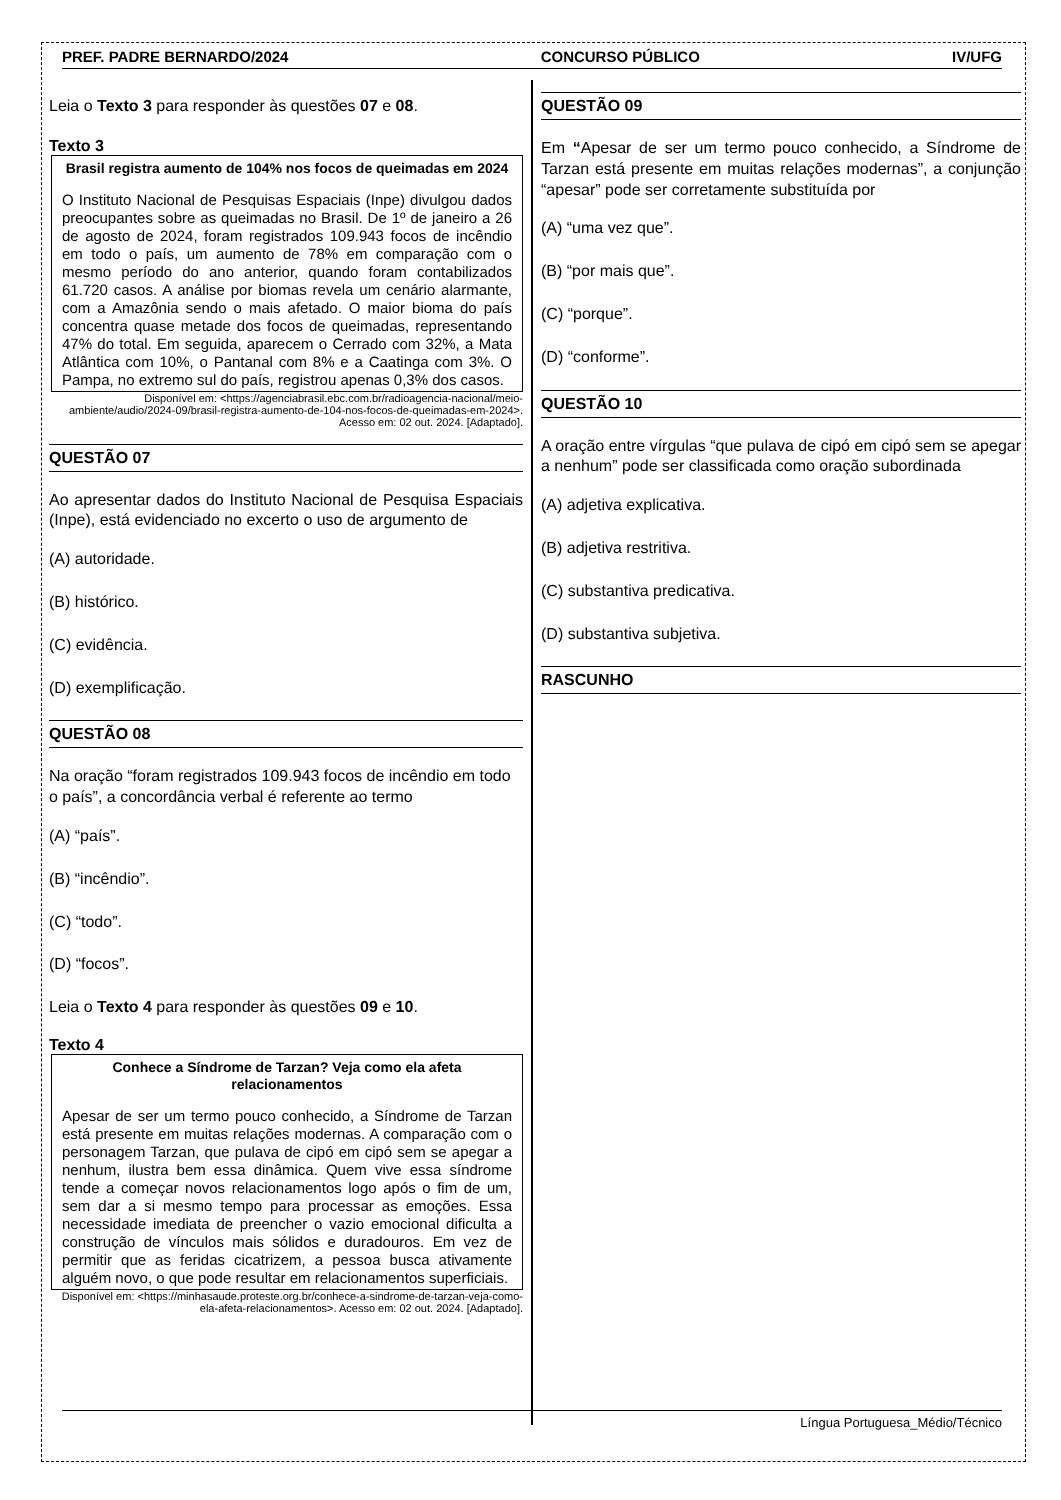PREF. PADRE BERNARDO/2024 CONCURSO PÚBLICO IV/UFG
Leia o Texto 3 para responder às questões 07 e 08.
Texto 3
Brasil registra aumento de 104% nos focos de queimadas em 2024
O Instituto Nacional de Pesquisas Espaciais (Inpe) divulgou dados preocupantes sobre as queimadas no Brasil. De 1º de janeiro a 26 de agosto de 2024, foram registrados 109.943 focos de incêndio em todo o país, um aumento de 78% em comparação com o mesmo período do ano anterior, quando foram contabilizados 61.720 casos. A análise por biomas revela um cenário alarmante, com a Amazônia sendo o mais afetado. O maior bioma do país concentra quase metade dos focos de queimadas, representando 47% do total. Em seguida, aparecem o Cerrado com 32%, a Mata Atlântica com 10%, o Pantanal com 8% e a Caatinga com 3%. O Pampa, no extremo sul do país, registrou apenas 0,3% dos casos.
Disponível em: <https://agenciabrasil.ebc.com.br/radioagencia-nacional/meio-ambiente/audio/2024-09/brasil-registra-aumento-de-104-nos-focos-de-queimadas-em-2024>. Acesso em: 02 out. 2024. [Adaptado].
QUESTÃO 07
Ao apresentar dados do Instituto Nacional de Pesquisa Espaciais (Inpe), está evidenciado no excerto o uso de argumento de
(A) autoridade.
(B) histórico.
(C) evidência.
(D) exemplificação.
QUESTÃO 08
Na oração “foram registrados 109.943 focos de incêndio em todo o país”, a concordância verbal é referente ao termo
(A) “país”.
(B) “incêndio”.
(C) “todo”.
(D) “focos”.
Leia o Texto 4 para responder às questões 09 e 10.
Texto 4
Conhece a Síndrome de Tarzan? Veja como ela afeta relacionamentos
Apesar de ser um termo pouco conhecido, a Síndrome de Tarzan está presente em muitas relações modernas. A comparação com o personagem Tarzan, que pulava de cipó em cipó sem se apegar a nenhum, ilustra bem essa dinâmica. Quem vive essa síndrome tende a começar novos relacionamentos logo após o fim de um, sem dar a si mesmo tempo para processar as emoções. Essa necessidade imediata de preencher o vazio emocional dificulta a construção de vínculos mais sólidos e duradouros. Em vez de permitir que as feridas cicatrizem, a pessoa busca ativamente alguém novo, o que pode resultar em relacionamentos superficiais.
Disponível em: <https://minhasaude.proteste.org.br/conhece-a-sindrome-de-tarzan-veja-como-ela-afeta-relacionamentos>. Acesso em: 02 out. 2024. [Adaptado].
QUESTÃO 09
Em “Apesar de ser um termo pouco conhecido, a Síndrome de Tarzan está presente em muitas relações modernas”, a conjunção “apesar” pode ser corretamente substituída por
(A) “uma vez que”.
(B) “por mais que”.
(C) “porque”.
(D) “conforme”.
QUESTÃO 10
A oração entre vírgulas “que pulava de cipó em cipó sem se apegar a nenhum” pode ser classificada como oração subordinada
(A) adjetiva explicativa.
(B) adjetiva restritiva.
(C) substantiva predicativa.
(D) substantiva subjetiva.
RASCUNHO
Língua Portuguesa_Médio/Técnico